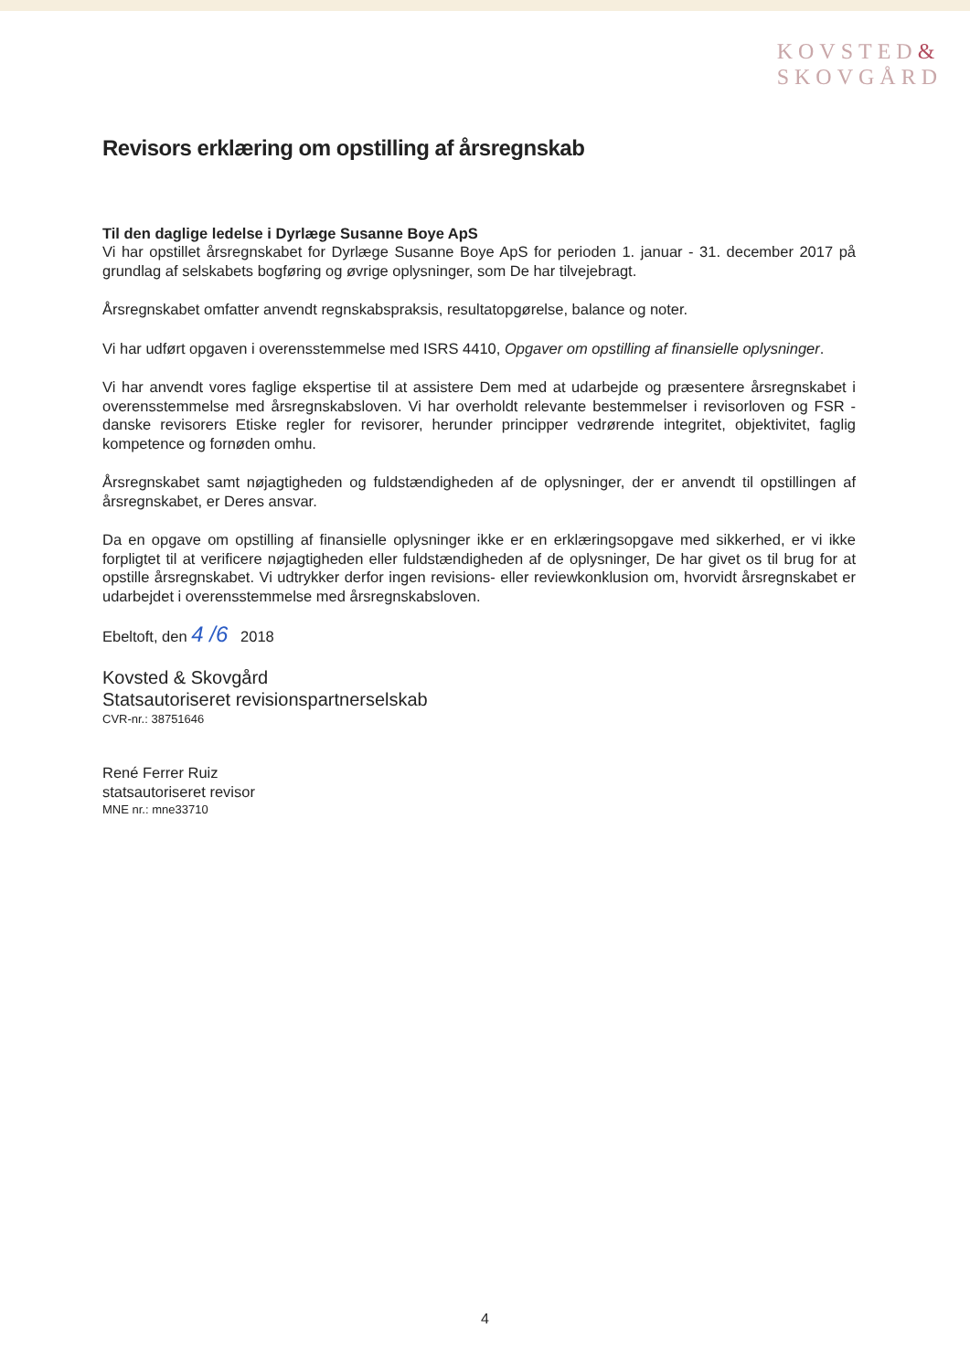KOVSTED&
SKOVGÅRD
Revisors erklæring om opstilling af årsregnskab
Til den daglige ledelse i Dyrlæge Susanne Boye ApS
Vi har opstillet årsregnskabet for Dyrlæge Susanne Boye ApS for perioden 1. januar - 31. december 2017 på grundlag af selskabets bogføring og øvrige oplysninger, som De har tilvejebragt.
Årsregnskabet omfatter anvendt regnskabspraksis, resultatopgørelse, balance og noter.
Vi har udført opgaven i overensstemmelse med ISRS 4410, Opgaver om opstilling af finansielle oplysninger.
Vi har anvendt vores faglige ekspertise til at assistere Dem med at udarbejde og præsentere årsregnskabet i overensstemmelse med årsregnskabsloven. Vi har overholdt relevante bestemmelser i revisorloven og FSR - danske revisorers Etiske regler for revisorer, herunder principper vedrørende integritet, objektivitet, faglig kompetence og fornøden omhu.
Årsregnskabet samt nøjagtigheden og fuldstændigheden af de oplysninger, der er anvendt til opstillingen af årsregnskabet, er Deres ansvar.
Da en opgave om opstilling af finansielle oplysninger ikke er en erklæringsopgave med sikkerhed, er vi ikke forpligtet til at verificere nøjagtigheden eller fuldstændigheden af de oplysninger, De har givet os til brug for at opstille årsregnskabet. Vi udtrykker derfor ingen revisions- eller reviewkonklusion om, hvorvidt årsregnskabet er udarbejdet i overensstemmelse med årsregnskabsloven.
Ebeltoft, den 4 /6 2018
Kovsted & Skovgård
Statsautoriseret revisionspartnerselskab
CVR-nr.: 38751646
René Ferrer Ruiz
statsautoriseret revisor
MNE nr.: mne33710
4